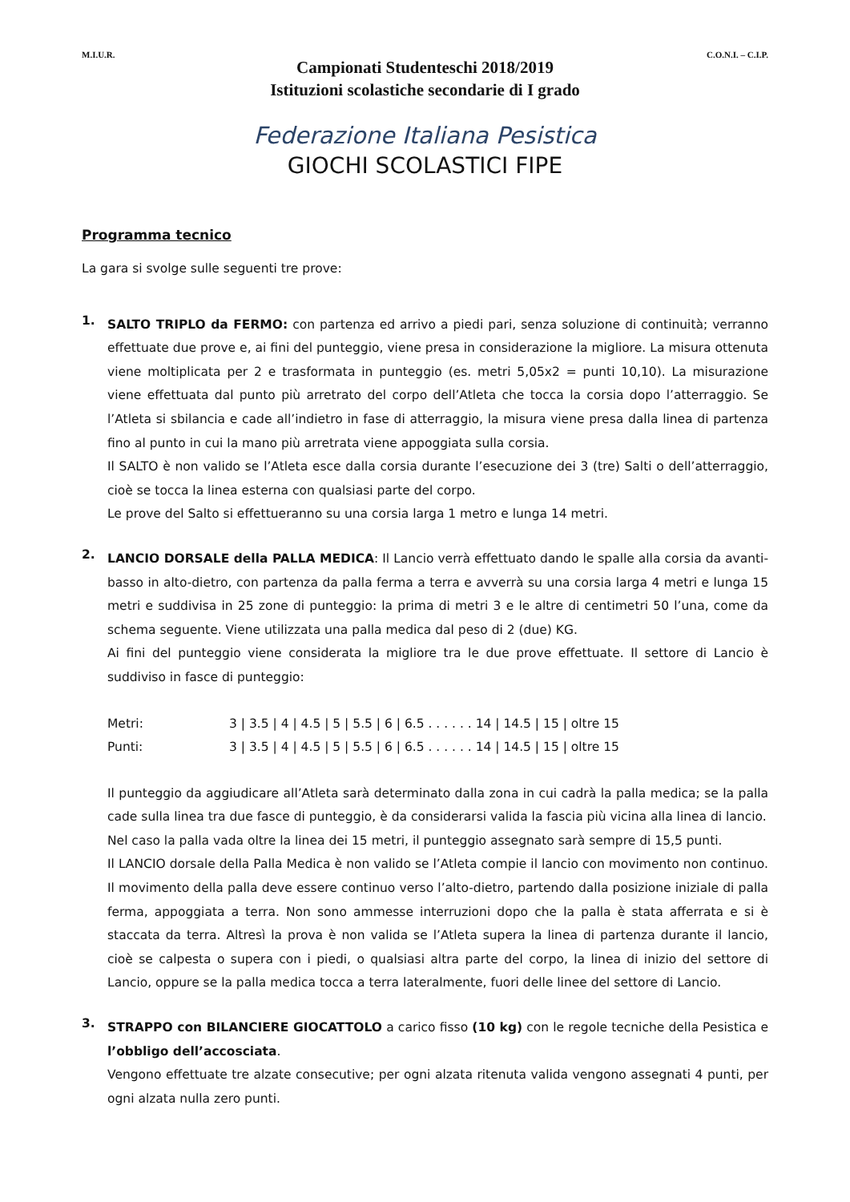M.I.U.R. C.O.N.I. – C.I.P.
Campionati Studenteschi 2018/2019
Istituzioni scolastiche secondarie di I grado
Federazione Italiana Pesistica
GIOCHI SCOLASTICI FIPE
Programma tecnico
La gara si svolge sulle seguenti tre prove:
1.
SALTO TRIPLO da FERMO: con partenza ed arrivo a piedi pari, senza soluzione di continuità; verranno effettuate due prove e, ai fini del punteggio, viene presa in considerazione la migliore. La misura ottenuta viene moltiplicata per 2 e trasformata in punteggio (es. metri 5,05x2 = punti 10,10). La misurazione viene effettuata dal punto più arretrato del corpo dell’Atleta che tocca la corsia dopo l’atterraggio. Se l’Atleta si sbilancia e cade all’indietro in fase di atterraggio, la misura viene presa dalla linea di partenza fino al punto in cui la mano più arretrata viene appoggiata sulla corsia.
Il SALTO è non valido se l’Atleta esce dalla corsia durante l’esecuzione dei 3 (tre) Salti o dell’atterraggio, cioè se tocca la linea esterna con qualsiasi parte del corpo.
Le prove del Salto si effettueranno su una corsia larga 1 metro e lunga 14 metri.
2.
LANCIO DORSALE della PALLA MEDICA: Il Lancio verrà effettuato dando le spalle alla corsia da avanti-basso in alto-dietro, con partenza da palla ferma a terra e avverrà su una corsia larga 4 metri e lunga 15 metri e suddivisa in 25 zone di punteggio: la prima di metri 3 e le altre di centimetri 50 l’una, come da schema seguente. Viene utilizzata una palla medica dal peso di 2 (due) KG.
Ai fini del punteggio viene considerata la migliore tra le due prove effettuate. Il settore di Lancio è suddiviso in fasce di punteggio:
Metri: 3 | 3.5 | 4 | 4.5 | 5 | 5.5 | 6 | 6.5 . . . . . . 14 | 14.5 | 15 | oltre 15
Punti: 3 | 3.5 | 4 | 4.5 | 5 | 5.5 | 6 | 6.5 . . . . . . 14 | 14.5 | 15 | oltre 15
Il punteggio da aggiudicare all’Atleta sarà determinato dalla zona in cui cadrà la palla medica; se la palla cade sulla linea tra due fasce di punteggio, è da considerarsi valida la fascia più vicina alla linea di lancio.
Nel caso la palla vada oltre la linea dei 15 metri, il punteggio assegnato sarà sempre di 15,5 punti.
Il LANCIO dorsale della Palla Medica è non valido se l’Atleta compie il lancio con movimento non continuo. Il movimento della palla deve essere continuo verso l’alto-dietro, partendo dalla posizione iniziale di palla ferma, appoggiata a terra. Non sono ammesse interruzioni dopo che la palla è stata afferrata e si è staccata da terra. Altresì la prova è non valida se l’Atleta supera la linea di partenza durante il lancio, cioè se calpesta o supera con i piedi, o qualsiasi altra parte del corpo, la linea di inizio del settore di Lancio, oppure se la palla medica tocca a terra lateralmente, fuori delle linee del settore di Lancio.
3.
STRAPPO con BILANCIERE GIOCATTOLO a carico fisso (10 kg) con le regole tecniche della Pesistica e l’obbligo dell’accosciata.
Vengono effettuate tre alzate consecutive; per ogni alzata ritenuta valida vengono assegnati 4 punti, per ogni alzata nulla zero punti.